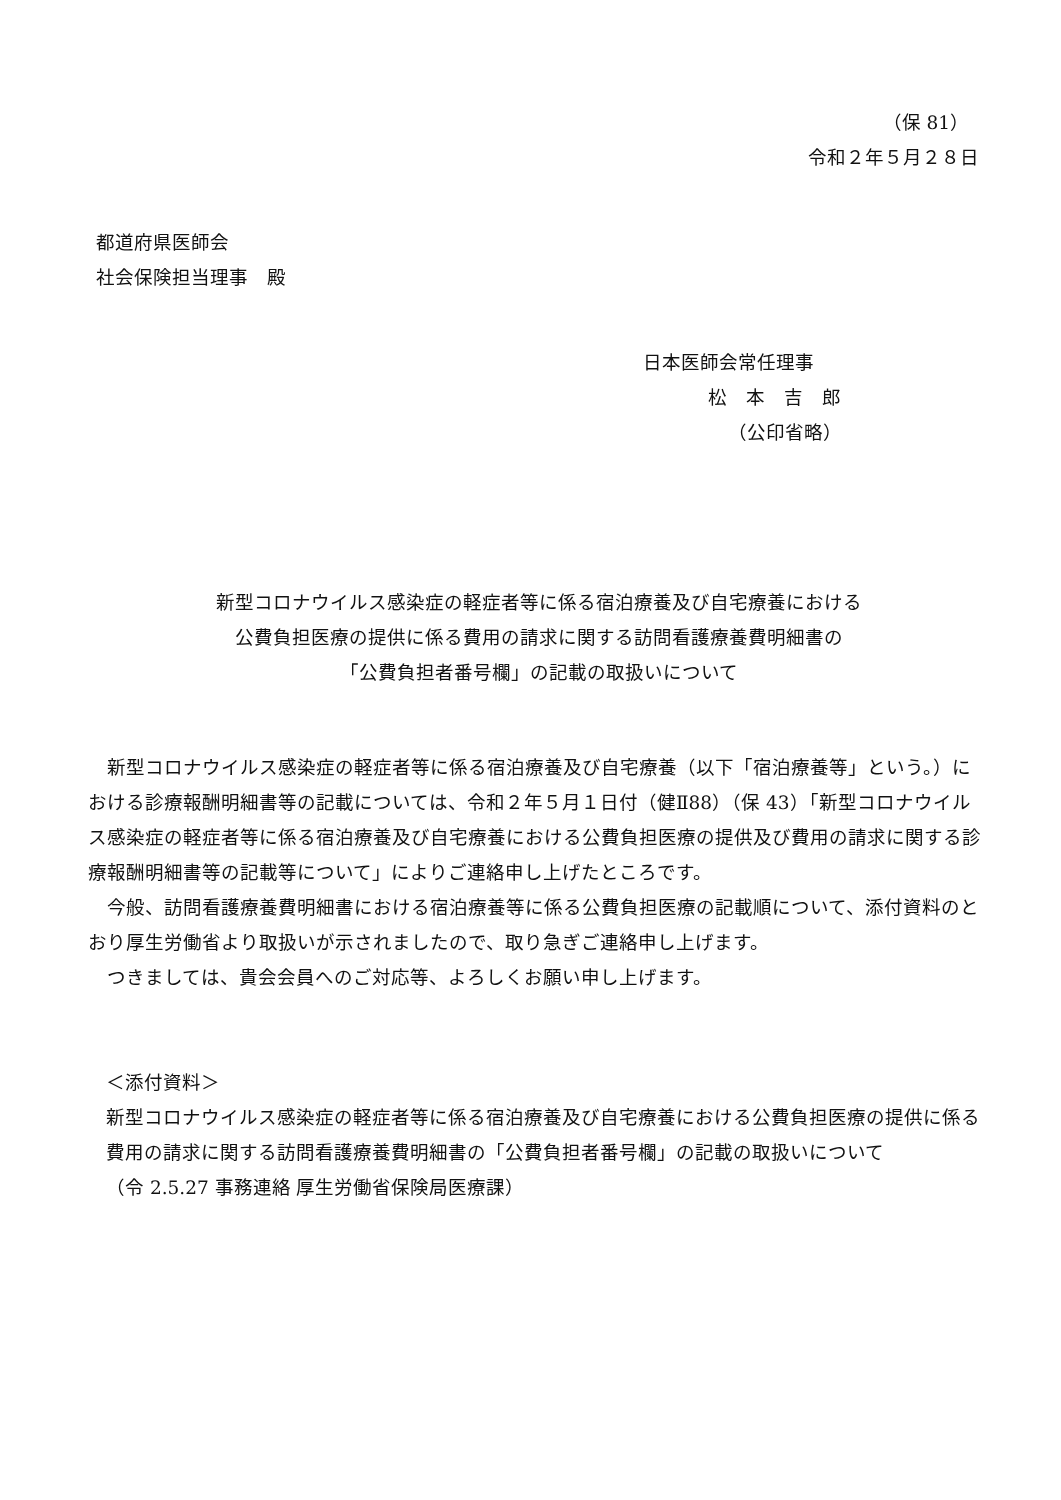（保 81）
令和２年５月２８日
都道府県医師会
社会保険担当理事　殿
日本医師会常任理事
松　本　吉　郎
（公印省略）
新型コロナウイルス感染症の軽症者等に係る宿泊療養及び自宅療養における
公費負担医療の提供に係る費用の請求に関する訪問看護療養費明細書の
「公費負担者番号欄」の記載の取扱いについて
新型コロナウイルス感染症の軽症者等に係る宿泊療養及び自宅療養（以下「宿泊療養等」という。）における診療報酬明細書等の記載については、令和２年５月１日付（健Ⅱ88）（保 43）「新型コロナウイルス感染症の軽症者等に係る宿泊療養及び自宅療養における公費負担医療の提供及び費用の請求に関する診療報酬明細書等の記載等について」によりご連絡申し上げたところです。
今般、訪問看護療養費明細書における宿泊療養等に係る公費負担医療の記載順について、添付資料のとおり厚生労働省より取扱いが示されましたので、取り急ぎご連絡申し上げます。
つきましては、貴会会員へのご対応等、よろしくお願い申し上げます。
＜添付資料＞
新型コロナウイルス感染症の軽症者等に係る宿泊療養及び自宅療養における公費負担医療の提供に係る費用の請求に関する訪問看護療養費明細書の「公費負担者番号欄」の記載の取扱いについて
（令 2.5.27 事務連絡 厚生労働省保険局医療課）